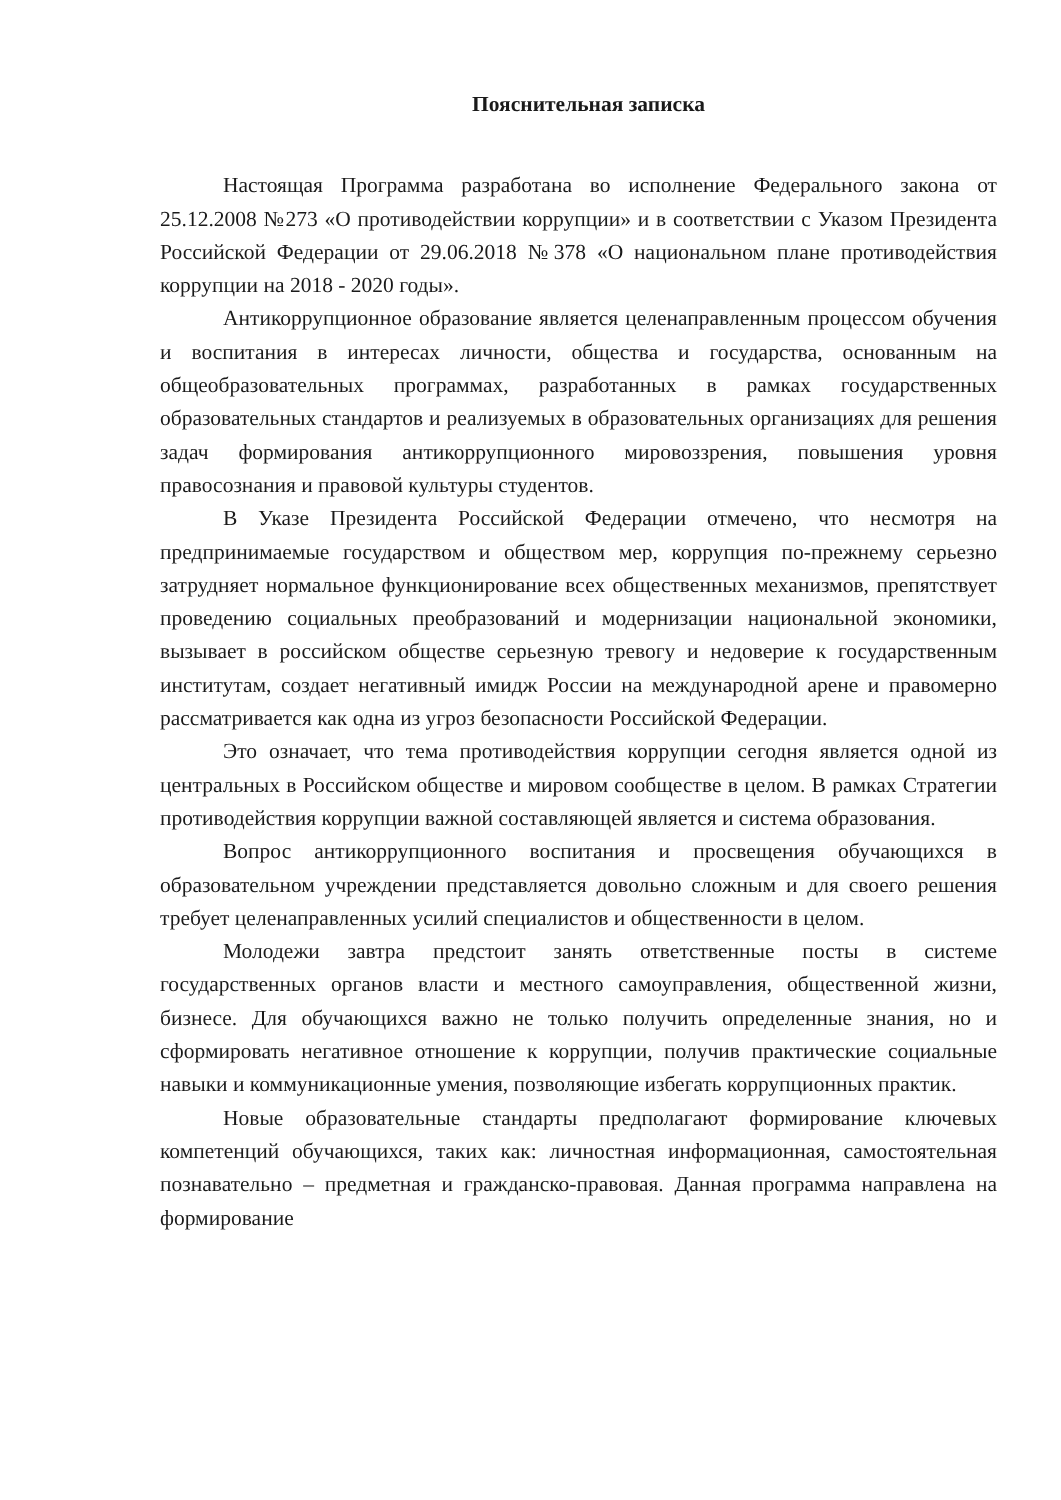Пояснительная записка
Настоящая Программа разработана во исполнение Федерального закона от 25.12.2008 №273 «О противодействии коррупции» и в соответствии с Указом Президента Российской Федерации от 29.06.2018 №378 «О национальном плане противодействия коррупции на 2018 - 2020 годы».
Антикоррупционное образование является целенаправленным процессом обучения и воспитания в интересах личности, общества и государства, основанным на общеобразовательных программах, разработанных в рамках государственных образовательных стандартов и реализуемых в образовательных организациях для решения задач формирования антикоррупционного мировоззрения, повышения уровня правосознания и правовой культуры студентов.
В Указе Президента Российской Федерации отмечено, что несмотря на предпринимаемые государством и обществом мер, коррупция по-прежнему серьезно затрудняет нормальное функционирование всех общественных механизмов, препятствует проведению социальных преобразований и модернизации национальной экономики, вызывает в российском обществе серьезную тревогу и недоверие к государственным институтам, создает негативный имидж России на международной арене и правомерно рассматривается как одна из угроз безопасности Российской Федерации.
Это означает, что тема противодействия коррупции сегодня является одной из центральных в Российском обществе и мировом сообществе в целом. В рамках Стратегии противодействия коррупции важной составляющей является и система образования.
Вопрос антикоррупционного воспитания и просвещения обучающихся в образовательном учреждении представляется довольно сложным и для своего решения требует целенаправленных усилий специалистов и общественности в целом.
Молодежи завтра предстоит занять ответственные посты в системе государственных органов власти и местного самоуправления, общественной жизни, бизнесе. Для обучающихся важно не только получить определенные знания, но и сформировать негативное отношение к коррупции, получив практические социальные навыки и коммуникационные умения, позволяющие избегать коррупционных практик.
Новые образовательные стандарты предполагают формирование ключевых компетенций обучающихся, таких как: личностная информационная, самостоятельная познавательно – предметная и гражданско-правовая. Данная программа направлена на формирование